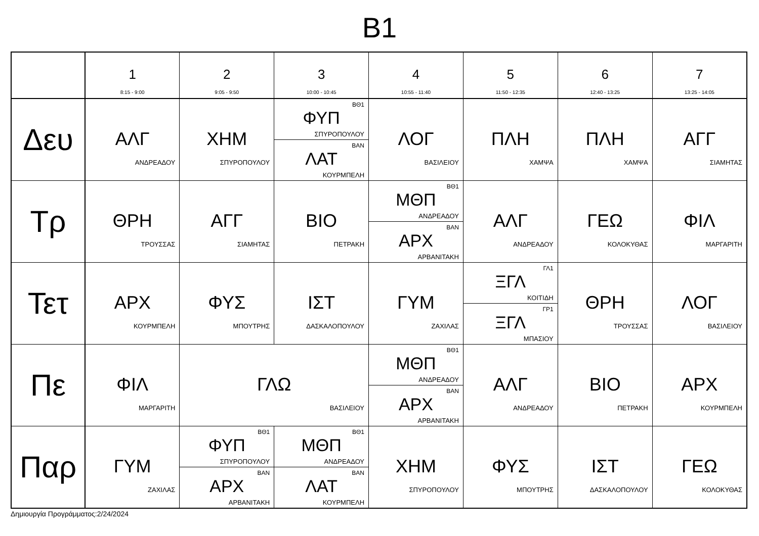B1
| | 1 8:15 - 9:00 | 2 9:05 - 9:50 | 3 10:00 - 10:45 | 4 10:55 - 11:40 | 5 11:50 - 12:35 | 6 12:40 - 13:25 | 7 13:25 - 14:05 |
| --- | --- | --- | --- | --- | --- | --- | --- |
| Δευ | ΑΛΓ ΑΝΔΡΕΑΔΟΥ | ΧΗΜ ΣΠΥΡΟΠΟΥΛΟΥ | ΒΘ1 ΦΥΠ ΣΠΥΡΟΠΟΥΛΟΥ ΒΑΝ ΛΑΤ ΚΟΥΡΜΠΕΛΗ | ΛΟΓ ΒΑΣΙΛΕΙΟΥ | ΠΛΗ ΧΑΜΨΑ | ΠΛΗ ΧΑΜΨΑ | ΑΓΓ ΣΙΑΜΗΤΑΣ |
| Τρ | ΘΡΗ ΤΡΟΥΣΣΑΣ | ΑΓΓ ΣΙΑΜΗΤΑΣ | ΒΙΟ ΠΕΤΡΑΚΗ | ΒΘ1 ΜΘΠ ΑΝΔΡΕΑΔΟΥ ΒΑΝ ΑΡΧ ΑΡΒΑΝΙΤΑΚΗ | ΑΛΓ ΑΝΔΡΕΑΔΟΥ | ΓΕΩ ΚΟΛΟΚΥΘΑΣ | ΦΙΛ ΜΑΡΓΑΡΙΤΗ |
| Τετ | ΑΡΧ ΚΟΥΡΜΠΕΛΗ | ΦΥΣ ΜΠΟΥΤΡΗΣ | ΙΣΤ ΔΑΣΚΑΛΟΠΟΥΛΟΥ | ΓΥΜ ΖΑΧΙΛΑΣ | ΓΛ1 ΞΓΛ ΚΟΙΤΙΔΗ ΓΡ1 ΞΓΛ ΜΠΑΣΙΟΥ | ΘΡΗ ΤΡΟΥΣΣΑΣ | ΛΟΓ ΒΑΣΙΛΕΙΟΥ |
| Πε | ΦΙΛ ΜΑΡΓΑΡΙΤΗ | ΓΛΩ ΒΑΣΙΛΕΙΟΥ | | ΒΘ1 ΜΘΠ ΑΝΔΡΕΑΔΟΥ ΒΑΝ ΑΡΧ ΑΡΒΑΝΙΤΑΚΗ | ΑΛΓ ΑΝΔΡΕΑΔΟΥ | ΒΙΟ ΠΕΤΡΑΚΗ | ΑΡΧ ΚΟΥΡΜΠΕΛΗ |
| Παρ | ΓΥΜ ΖΑΧΙΛΑΣ | ΒΘ1 ΦΥΠ ΣΠΥΡΟΠΟΥΛΟΥ ΒΑΝ ΑΡΧ ΑΡΒΑΝΙΤΑΚΗ | ΒΘ1 ΜΘΠ ΑΝΔΡΕΑΔΟΥ ΒΑΝ ΛΑΤ ΚΟΥΡΜΠΕΛΗ | ΧΗΜ ΣΠΥΡΟΠΟΥΛΟΥ | ΦΥΣ ΜΠΟΥΤΡΗΣ | ΙΣΤ ΔΑΣΚΑΛΟΠΟΥΛΟΥ | ΓΕΩ ΚΟΛΟΚΥΘΑΣ |
Δημιουργία Προγράμματος:2/24/2024